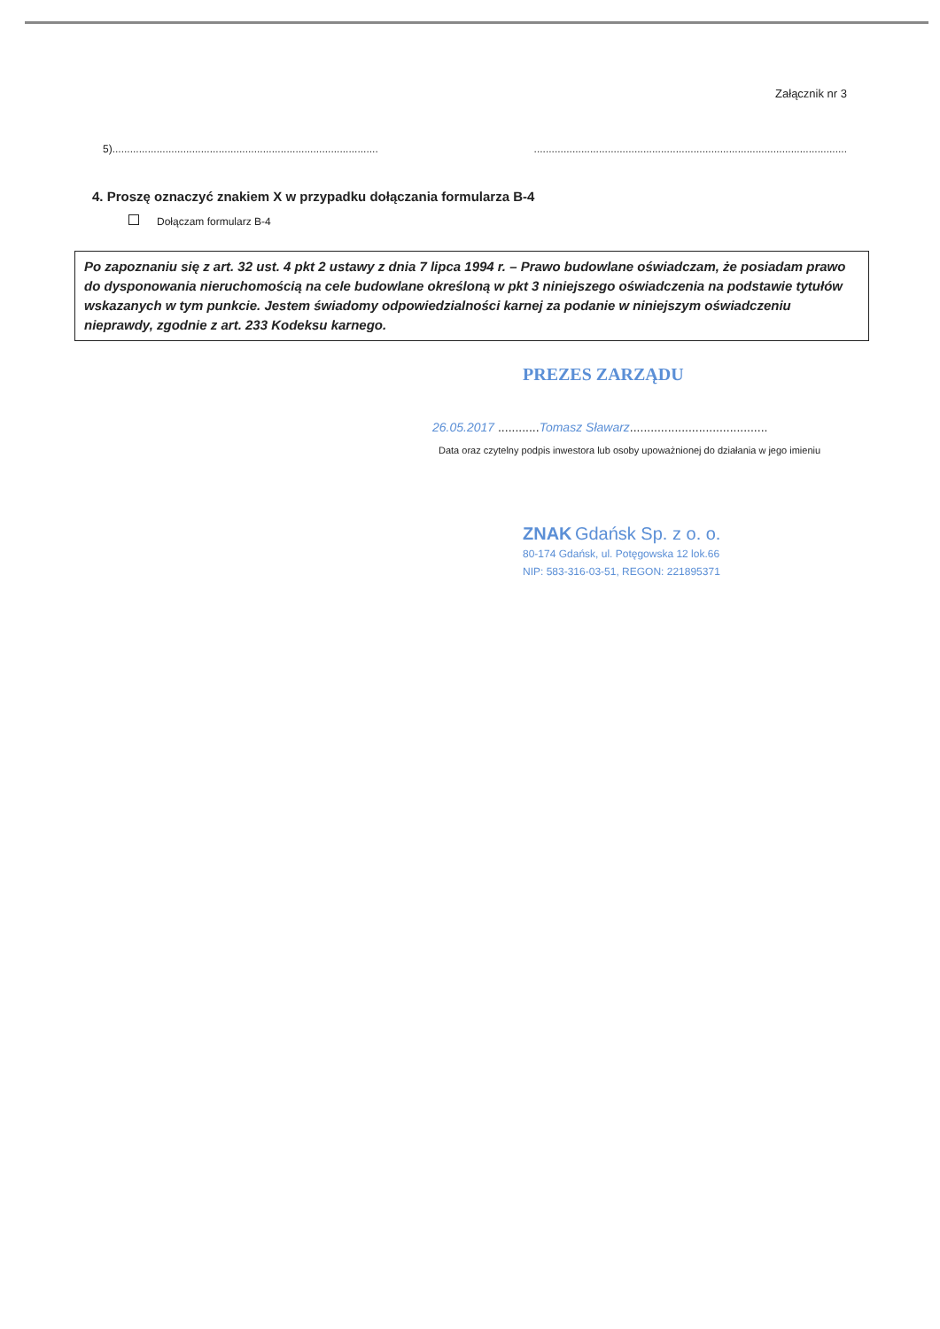Załącznik nr 3
5)....................................................................................................................................................................................................
4. Proszę oznaczyć znakiem X w przypadku dołączania formularza B-4
Dołączam formularz B-4
Po zapoznaniu się z art. 32 ust. 4 pkt 2 ustawy z dnia 7 lipca 1994 r. – Prawo budowlane oświadczam, że posiadam prawo do dysponowania nieruchomością na cele budowlane określoną w pkt 3 niniejszego oświadczenia na podstawie tytułów wskazanych w tym punkcie. Jestem świadomy odpowiedzialności karnej za podanie w niniejszym oświadczeniu nieprawdy, zgodnie z art. 233 Kodeksu karnego.
PREZES ZARZĄDU
26.05.2017 ............Tomasz Sławarz........................................
Data oraz czytelny podpis inwestora lub osoby upoważnionej do działania w jego imieniu
ZNAK Gdańsk Sp. z o. o.
80-174 Gdańsk, ul. Potęgowska 12 lok.66
NIP: 583-316-03-51, REGON: 221895371